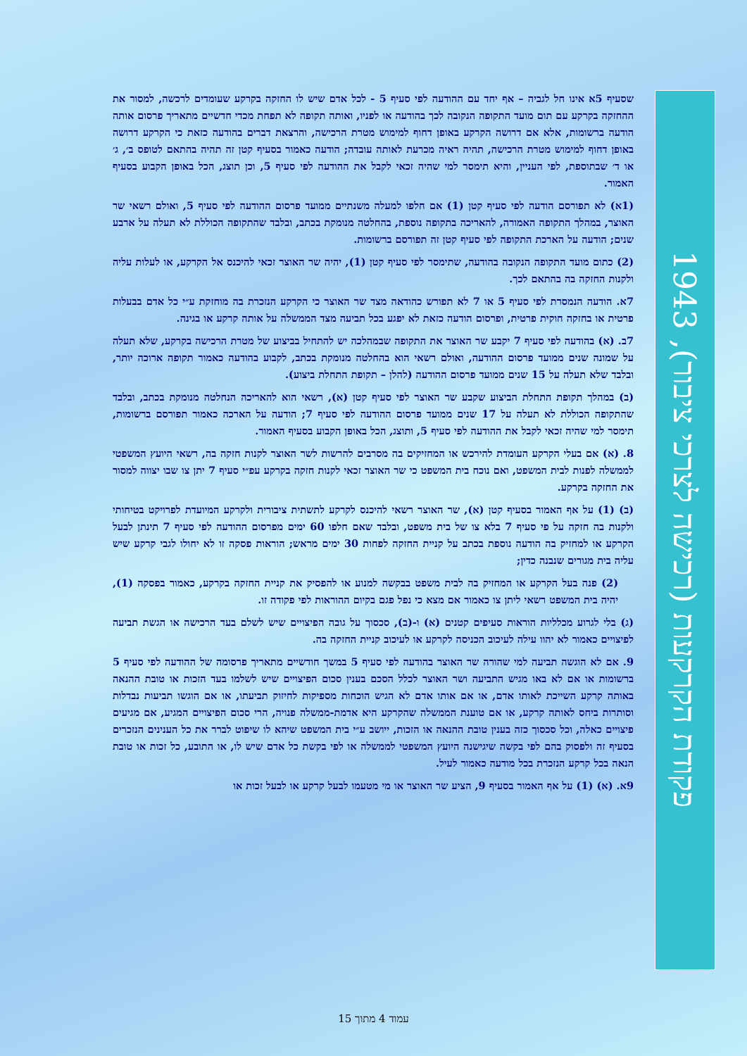פקודת הקרקעות (רכישה לצרכי ציבור), 1943
שסעיף 5א אינו חל לגביה – אף יחד עם ההודעה לפי סעיף 5 - לכל אדם שיש לו החזקה בקרקע שעומדים לרכשה, למסור את ההחזקה בקרקע עם תום מועד התקופה הנקובה לכך בהודעה או לפניו, ואותה תקופה לא תפחת מכדי חדשיים מתאריך פרסום אותה הודעה ברשומות, אלא אם דרושה הקרקע באופן דחוף למימוש מטרת הרכישה, והרצאת דברים בהודעה כזאת כי הקרקע דרושה באופן דחוף למימוש מטרת הרכישה, תהיה ראיה מכרעת לאותה עובדה; הודעה כאמור בסעיף קטן זה תהיה בהתאם לטופס ב׳, ג׳ או ד׳ שבתוספת, לפי העניין, והיא תימסר למי שהיה זכאי לקבל את ההודעה לפי סעיף 5, וכן תוצג, הכל באופן הקבוע בסעיף האמור.
(1א) לא תפורסם הודעה לפי סעיף קטן (1) אם חלפו למעלה משנתיים ממועד פרסום ההודעה לפי סעיף 5, ואולם רשאי שר האוצר, במהלך התקופה האמורה, להאריכה בתקופה נוספת, בהחלטה מנומקת בכתב, ובלבד שהתקופה הכוללת לא תעלה על ארבע שנים; הודעה על הארכת התקופה לפי סעיף קטן זה תפורסם ברשומות.
(2) כתום מועד התקופה הנקובה בהודעה, שתימסר לפי סעיף קטן (1), יהיה שר האוצר זכאי להיכנס אל הקרקע, או לעלות עליה ולקנות החזקה בה בהתאם לכך.
7א. הודעה הנמסרת לפי סעיף 5 או 7 לא תפורש כהודאה מצד שר האוצר כי הקרקע הנזכרת בה מוחזקת ע״י כל אדם בבעלות פרטית או בחזקה חוקית פרטית, ופרסום הודעה כזאת לא יפגע בכל תביעה מצד הממשלה על אותה קרקע או בגינה.
7ב. (א) בהודעה לפי סעיף 7 יקבע שר האוצר את התקופה שבמהלכה יש להתחיל בביצוע של מטרת הרכישה בקרקע, שלא תעלה על שמונה שנים ממועד פרסום ההודעה, ואולם רשאי הוא בהחלטה מנומקת בכתב, לקבוע בהודעה כאמור תקופה ארוכה יותר, ובלבד שלא תעלה על 15 שנים ממועד פרסום ההודעה (להלן – תקופת התחלת ביצוע).
(ב) במהלך תקופת התחלת הביצוע שקבע שר האוצר לפי סעיף קטן (א), רשאי הוא להאריכה הנחלטה מנומקת בכתב, ובלבד שהתקופה הכוללת לא תעלה על 17 שנים ממועד פרסום ההודעה לפי סעיף 7; הודעה על הארכה כאמור תפורסם ברשומות, תימסר למי שהיה זכאי לקבל את ההודעה לפי סעיף 5, ותוצג, הכל באופן הקבוע בסעיף האמור.
8. (א) אם בעלי הקרקע העומדת להירכש או המחזיקים בה מסרבים להרשות לשר האוצר לקנות חזקה בה, רשאי היועץ המשפטי לממשלה לפנות לבית המשפט, ואם נוכח בית המשפט כי שר האוצר זכאי לקנות חזקה בקרקע עפ״י סעיף 7 יתן צו שבו יצווה למסור את החזקה בקרקע.
(ב) (1) על אף האמור בסעיף קטן (א), שר האוצר רשאי להיכנס לקרקע לתשתית ציבורית ולקרקע המיועדת לפרויקט בטיחותי ולקנות בה חזקה על פי סעיף 7 בלא צו של בית משפט, ובלבד שאם חלפו 60 ימים מפרסום ההודעה לפי סעיף 7 תינתן לבעל הקרקע או למחזיק בה הודעה נוספת בכתב על קניית החזקה לפחות 30 ימים מראש; הוראות פסקה זו לא יחולו לגבי קרקע שיש עליה בית מגורים שנבנה כדין;
(2) פנה בעל הקרקע או המחזיק בה לבית משפט בבקשה למנוע או להפסיק את קניית החזקה בקרקע, כאמור בפסקה (1), יהיה בית המשפט רשאי ליתן צו כאמור אם מצא כי נפל פגם בקיום ההוראות לפי פקודה זו.
(ג) בלי לגרוע מכלליות הוראות סעיפים קטנים (א) ו-(ב), סכסוך על גובה הפיצויים שיש לשלם בעד הרכישה או הגשת תביעה לפיצויים כאמור לא יהוו עילה לעיכוב הכניסה לקרקע או לעיכוב קניית החזקה בה.
9. אם לא הוגשה תביעה למי שהורה שר האוצר בהודעה לפי סעיף 5 במשך חודשיים מתאריך פרסומה של ההודעה לפי סעיף 5 ברשומות או אם לא באו מגיש התביעה ושר האוצר לכלל הסכם בענין סכום הפיצויים שיש לשלמו בעד הזכות או טובת ההנאה באותה קרקע השייכת לאותו אדם, או אם אותו אדם לא הגיש הוכחות מספיקות לחיזוק תביעתו, או אם הוגשו תביעות נבדלות וסותרות ביחס לאותה קרקע, או אם טוענת הממשלה שהקרקע היא אדמת-ממשלה פנויה, הרי סכום הפיצויים המגיע, אם מגיעים פיצויים כאלה, וכל סכסוך כזה בענין טובת ההנאה או הזכות, ייושב ע״י בית המשפט שיהא לו שיפוט לברר את כל הענינים הנזכרים בסעיף זה ולפסוק בהם לפי בקשה שיגישנה היועץ המשפטי לממשלה או לפי בקשת כל אדם שיש לו, או התובע, כל זכות או טובת הנאה בכל קרקע הנזכרת בכל מודעה כאמור לעיל.
9א. (א) (1) על אף האמור בסעיף 9, הציע שר האוצר או מי מטעמו לבעל קרקע או לבעל זכות או
עמוד 4 מתוך 15